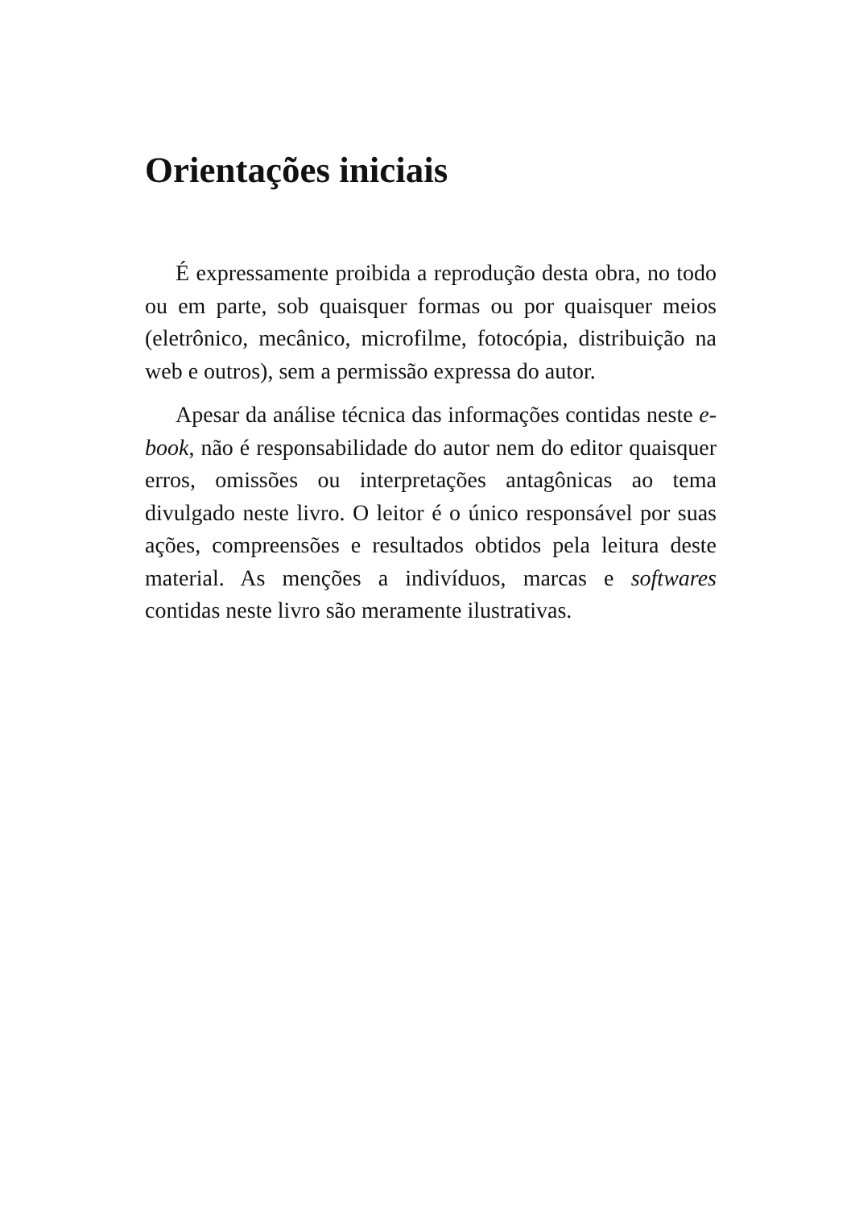Orientações iniciais
É expressamente proibida a reprodução desta obra, no todo ou em parte, sob quaisquer formas ou por quaisquer meios (eletrônico, mecânico, microfilme, fotocópia, distribuição na web e outros), sem a permissão expressa do autor.
Apesar da análise técnica das informações contidas neste e-book, não é responsabilidade do autor nem do editor quaisquer erros, omissões ou interpretações antagônicas ao tema divulgado neste livro. O leitor é o único responsável por suas ações, compreensões e resultados obtidos pela leitura deste material. As menções a indivíduos, marcas e softwares contidas neste livro são meramente ilustrativas.